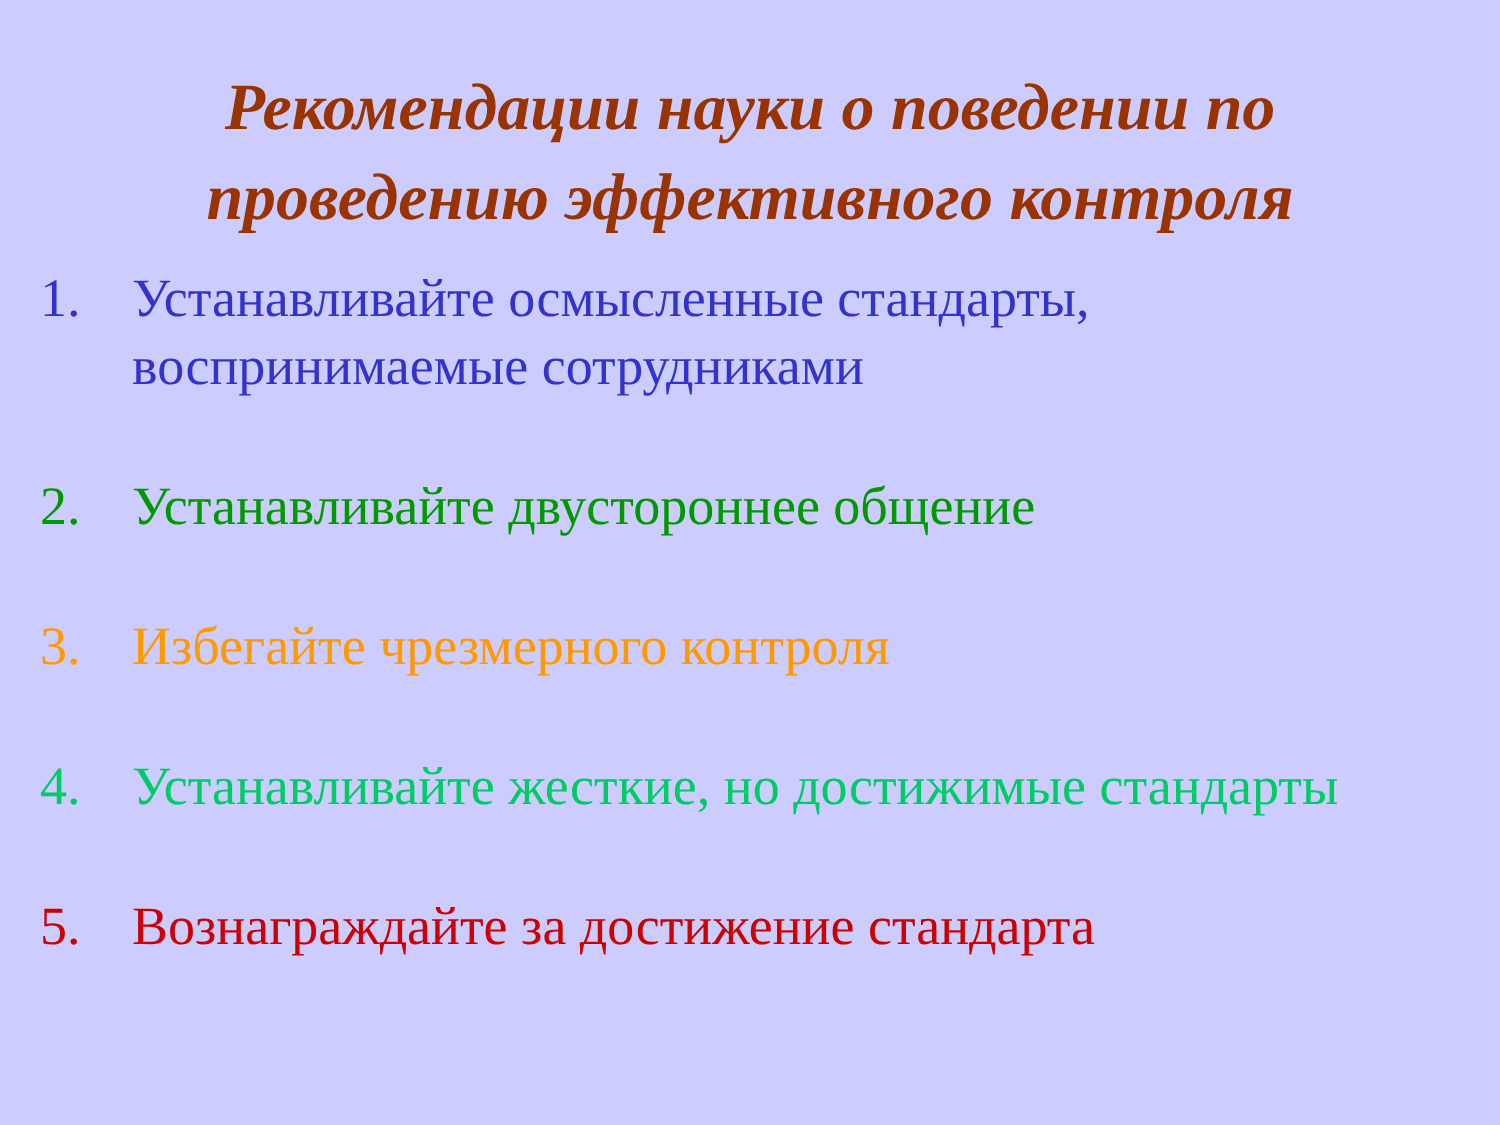Рекомендации науки о поведении по
проведению эффективного контроля
1. Устанавливайте осмысленные стандарты, воспринимаемые сотрудниками
2. Устанавливайте двустороннее общение
3. Избегайте чрезмерного контроля
4. Устанавливайте жесткие, но достижимые стандарты
5. Вознаграждайте за достижение стандарта